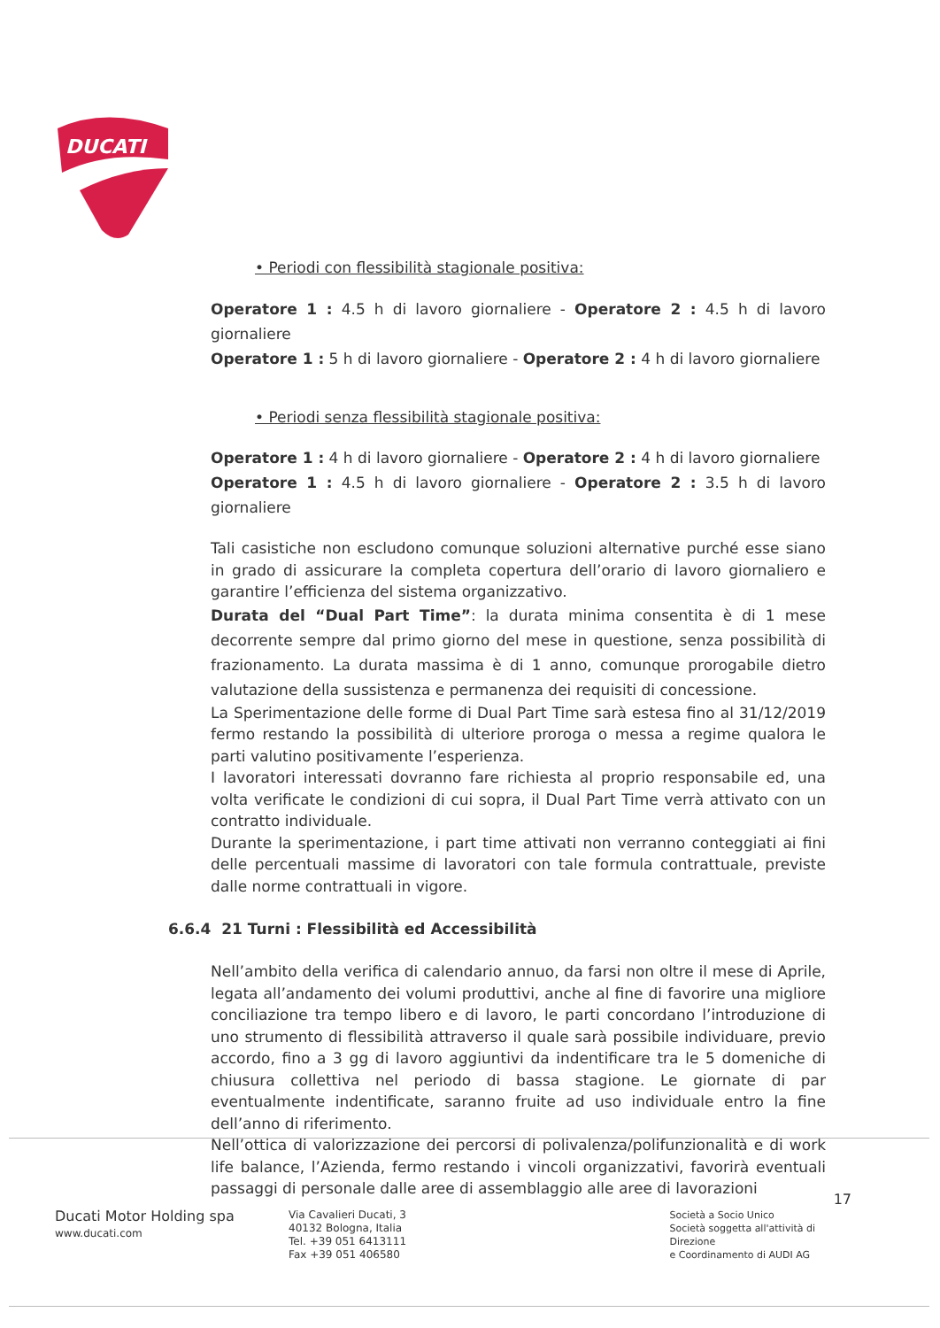DUCATI
• Periodi con flessibilità stagionale positiva:
Operatore 1 : 4.5 h di lavoro giornaliere - Operatore 2 : 4.5 h di lavoro giornaliere
Operatore 1 : 5 h di lavoro giornaliere - Operatore 2 : 4 h di lavoro giornaliere
• Periodi senza flessibilità stagionale positiva:
Operatore 1 : 4 h di lavoro giornaliere - Operatore 2 : 4 h di lavoro giornaliere
Operatore 1 : 4.5 h di lavoro giornaliere - Operatore 2 : 3.5 h di lavoro giornaliere
Tali casistiche non escludono comunque soluzioni alternative purché esse siano in grado di assicurare la completa copertura dell’orario di lavoro giornaliero e garantire l’efficienza del sistema organizzativo.
Durata del “Dual Part Time”: la durata minima consentita è di 1 mese decorrente sempre dal primo giorno del mese in questione, senza possibilità di frazionamento. La durata massima è di 1 anno, comunque prorogabile dietro valutazione della sussistenza e permanenza dei requisiti di concessione.
La Sperimentazione delle forme di Dual Part Time sarà estesa fino al 31/12/2019 fermo restando la possibilità di ulteriore proroga o messa a regime qualora le parti valutino positivamente l’esperienza.
I lavoratori interessati dovranno fare richiesta al proprio responsabile ed, una volta verificate le condizioni di cui sopra, il Dual Part Time verrà attivato con un contratto individuale.
Durante la sperimentazione, i part time attivati non verranno conteggiati ai fini delle percentuali massime di lavoratori con tale formula contrattuale, previste dalle norme contrattuali in vigore.
6.6.4 21 Turni : Flessibilità ed Accessibilità
Nell’ambito della verifica di calendario annuo, da farsi non oltre il mese di Aprile, legata all’andamento dei volumi produttivi, anche al fine di favorire una migliore conciliazione tra tempo libero e di lavoro, le parti concordano l’introduzione di uno strumento di flessibilità attraverso il quale sarà possibile individuare, previo accordo, fino a 3 gg di lavoro aggiuntivi da indentificare tra le 5 domeniche di chiusura collettiva nel periodo di bassa stagione. Le giornate di par eventualmente indentificate, saranno fruite ad uso individuale entro la fine dell’anno di riferimento.
Nell’ottica di valorizzazione dei percorsi di polivalenza/polifunzionalità e di work life balance, l’Azienda, fermo restando i vincoli organizzativi, favorirà eventuali passaggi di personale dalle aree di assemblaggio alle aree di lavorazioni
Ducati Motor Holding spa
www.ducati.com
Via Cavalieri Ducati, 3
40132 Bologna, Italia
Tel. +39 051 6413111
Fax +39 051 406580
Società a Socio Unico
Società soggetta all'attività di Direzione
e Coordinamento di AUDI AG
17